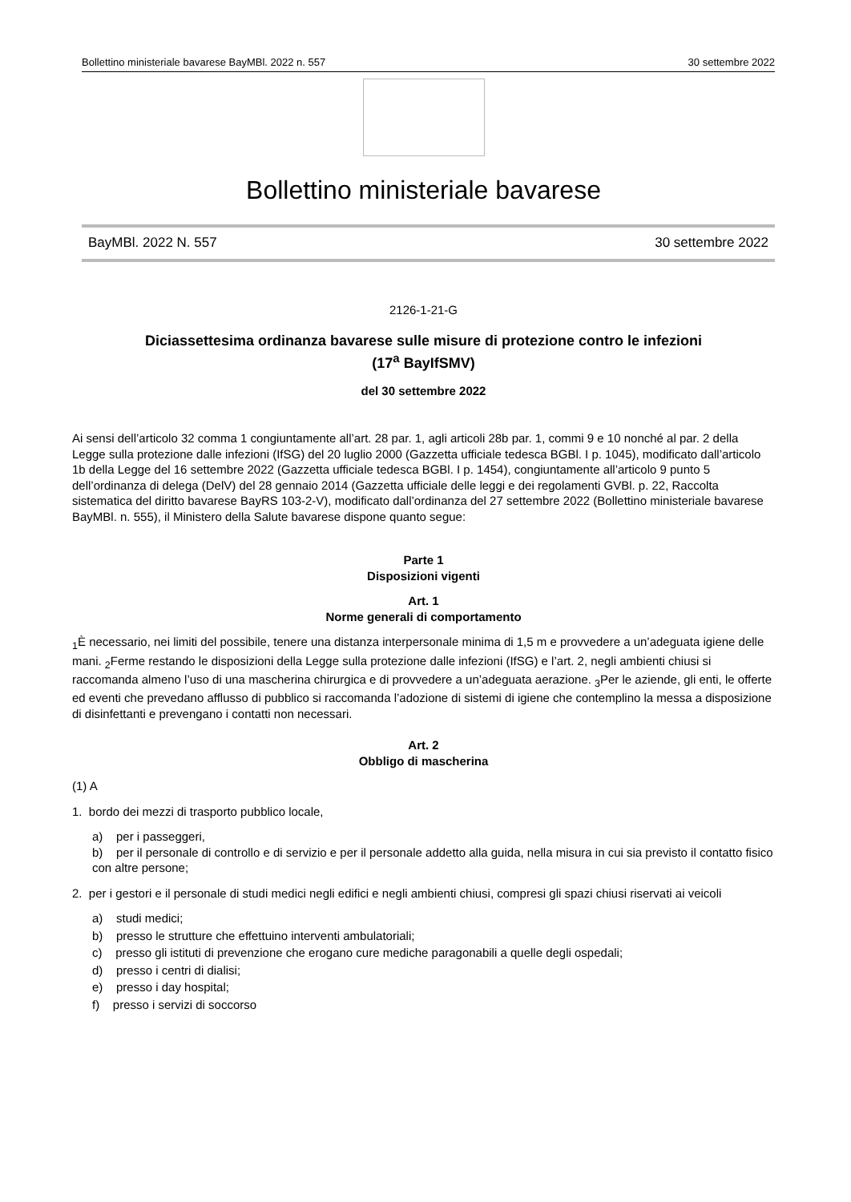Bollettino ministeriale bavarese BayMBl. 2022 n. 557 30 settembre 2022
Bollettino ministeriale bavarese
BayMBl. 2022 N. 557 30 settembre 2022
2126-1-21-G
Diciassettesima ordinanza bavarese sulle misure di protezione contro le infezioni
(17<sup>a</sup> BayIfSMV)
del 30 settembre 2022
Ai sensi dell’articolo 32 comma 1 congiuntamente all’art. 28 par. 1, agli articoli 28b par. 1, commi 9 e 10 nonché al par. 2 della Legge sulla protezione dalle infezioni (IfSG) del 20 luglio 2000 (Gazzetta ufficiale tedesca BGBl. I p. 1045), modificato dall’articolo 1b della Legge del 16 settembre 2022 (Gazzetta ufficiale tedesca BGBl. I p. 1454), congiuntamente all’articolo 9 punto 5 dell’ordinanza di delega (DelV) del 28 gennaio 2014 (Gazzetta ufficiale delle leggi e dei regolamenti GVBl. p. 22, Raccolta sistematica del diritto bavarese BayRS 103-2-V), modificato dall’ordinanza del 27 settembre 2022 (Bollettino ministeriale bavarese BayMBl. n. 555), il Ministero della Salute bavarese dispone quanto segue:
Parte 1
Disposizioni vigenti
Art. 1
Norme generali di comportamento
<sub>1</sub>È necessario, nei limiti del possibile, tenere una distanza interpersonale minima di 1,5 m e provvedere a un’adeguata igiene delle mani. <sub>2</sub>Ferme restando le disposizioni della Legge sulla protezione dalle infezioni (IfSG) e l’art. 2, negli ambienti chiusi si raccomanda almeno l’uso di una mascherina chirurgica e di provvedere a un’adeguata aerazione. <sub>3</sub>Per le aziende, gli enti, le offerte ed eventi che prevedano afflusso di pubblico si raccomanda l’adozione di sistemi di igiene che contemplino la messa a disposizione di disinfettanti e prevengano i contatti non necessari.
Art. 2
Obbligo di mascherina
(1) A
1. bordo dei mezzi di trasporto pubblico locale,
a) per i passeggeri,
b) per il personale di controllo e di servizio e per il personale addetto alla guida, nella misura in cui sia previsto il contatto fisico con altre persone;
2. per i gestori e il personale di studi medici negli edifici e negli ambienti chiusi, compresi gli spazi chiusi riservati ai veicoli
a) studi medici;
b) presso le strutture che effettuino interventi ambulatoriali;
c) presso gli istituti di prevenzione che erogano cure mediche paragonabili a quelle degli ospedali;
d) presso i centri di dialisi;
e) presso i day hospital;
f) presso i servizi di soccorso